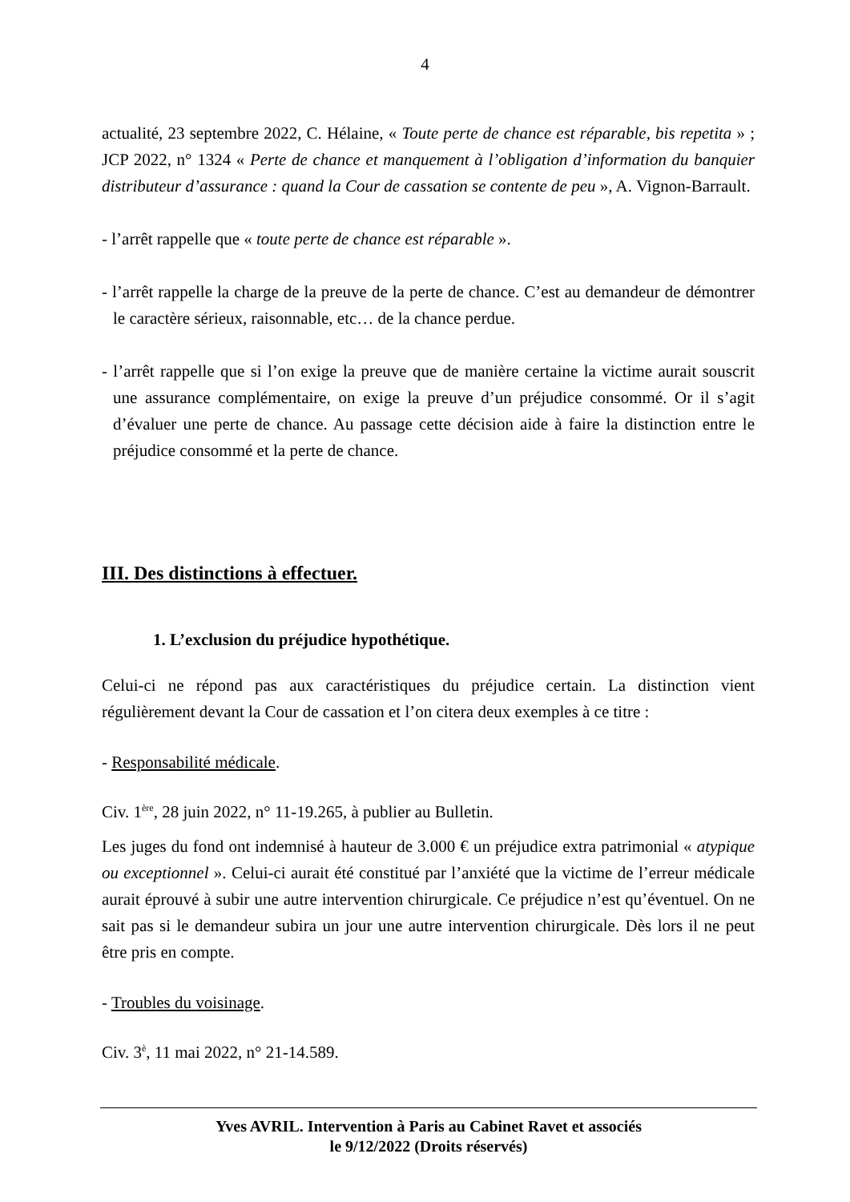4
actualité, 23 septembre 2022, C. Hélaine, « Toute perte de chance est réparable, bis repetita » ; JCP 2022, n° 1324 « Perte de chance et manquement à l’obligation d’information du banquier distributeur d’assurance : quand la Cour de cassation se contente de peu », A. Vignon-Barrault.
- l’arrêt rappelle que « toute perte de chance est réparable ».
- l’arrêt rappelle la charge de la preuve de la perte de chance. C’est au demandeur de démontrer le caractère sérieux, raisonnable, etc… de la chance perdue.
- l’arrêt rappelle que si l’on exige la preuve que de manière certaine la victime aurait souscrit une assurance complémentaire, on exige la preuve d’un préjudice consommé. Or il s’agit d’évaluer une perte de chance. Au passage cette décision aide à faire la distinction entre le préjudice consommé et la perte de chance.
III. Des distinctions à effectuer.
1. L’exclusion du préjudice hypothétique.
Celui-ci ne répond pas aux caractéristiques du préjudice certain. La distinction vient régulièrement devant la Cour de cassation et l’on citera deux exemples à ce titre :
- Responsabilité médicale.
Civ. 1<sup>ère</sup>, 28 juin 2022, n° 11-19.265, à publier au Bulletin.
Les juges du fond ont indemnisé à hauteur de 3.000 € un préjudice extra patrimonial « atypique ou exceptionnel ». Celui-ci aurait été constitué par l’anxiété que la victime de l’erreur médicale aurait éprouvé à subir une autre intervention chirurgicale. Ce préjudice n’est qu’éventuel. On ne sait pas si le demandeur subira un jour une autre intervention chirurgicale. Dès lors il ne peut être pris en compte.
- Troubles du voisinage.
Civ. 3<sup>è</sup>, 11 mai 2022, n° 21-14.589.
Yves AVRIL. Intervention à Paris au Cabinet Ravet et associés
le 9/12/2022 (Droits réservés)